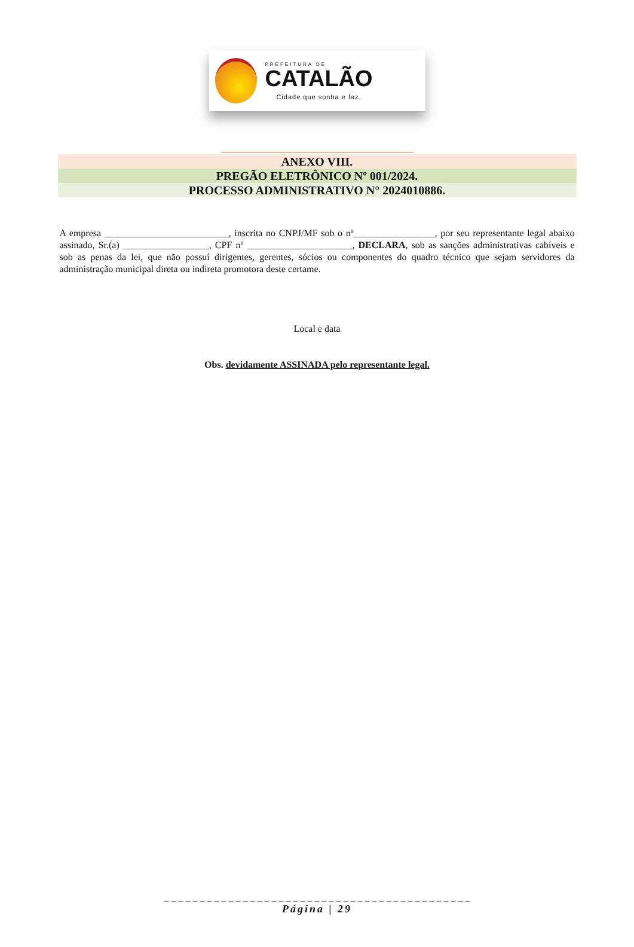PREFEITURA DE
CATALÃO
Cidade que sonha e faz.
ANEXO VIII.
PREGÃO ELETRÔNICO Nº 001/2024.
PROCESSO ADMINISTRATIVO N° 2024010886.
A empresa __________________________, inscrita no CNPJ/MF sob o nº_________________, por seu representante legal abaixo assinado, Sr.(a) __________________, CPF nº ______________________, DECLARA, sob as sanções administrativas cabíveis e sob as penas da lei, que não possuí dirigentes, gerentes, sócios ou componentes do quadro técnico que sejam servidores da administração municipal direta ou indireta promotora deste certame.
Local e data
Obs. devidamente ASSINADA pelo representante legal.
_ _ _ _ _ _ _ _ _ _ _ _ _ _ _ _ _ _ _ _ _ _ _ _ _ _ _ _ _ _ _ _ _ _ _ _ _ _ _ _ _ _ _
Página | 29